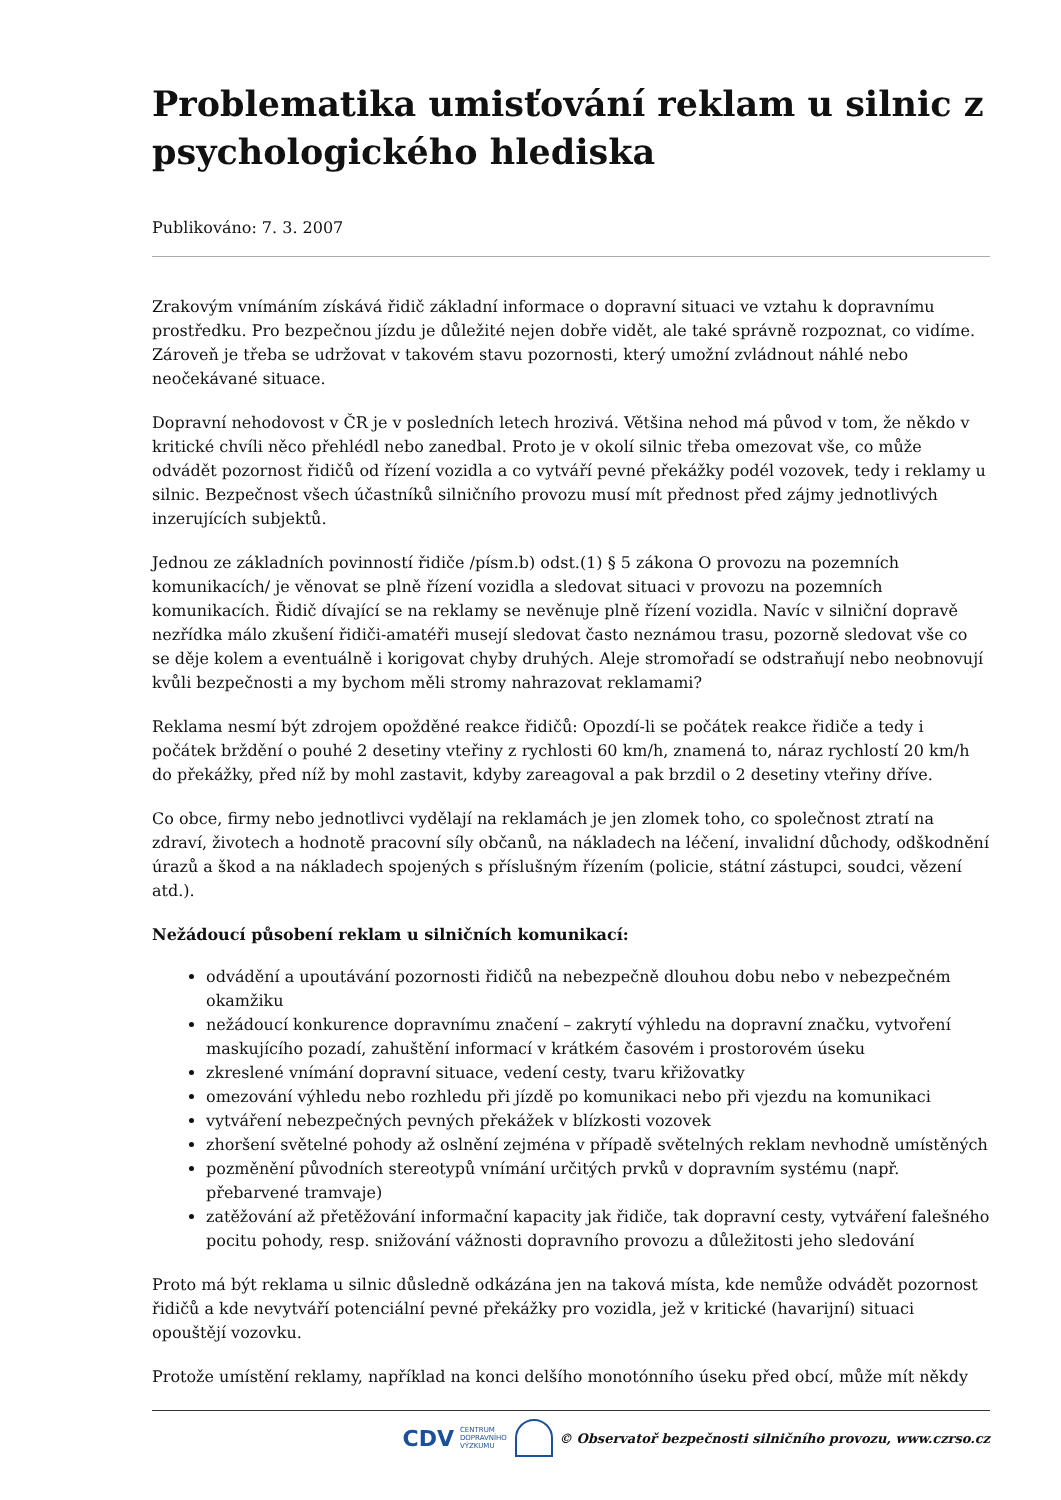Problematika umisťování reklam u silnic z psychologického hlediska
Publikováno: 7. 3. 2007
Zrakovým vnímáním získává řidič základní informace o dopravní situaci ve vztahu k dopravnímu prostředku. Pro bezpečnou jízdu je důležité nejen dobře vidět, ale také správně rozpoznat, co vidíme. Zároveň je třeba se udržovat v takovém stavu pozornosti, který umožní zvládnout náhlé nebo neočekávané situace.
Dopravní nehodovost v ČR je v posledních letech hrozivá. Většina nehod má původ v tom, že někdo v kritické chvíli něco přehlédl nebo zanedbal. Proto je v okolí silnic třeba omezovat vše, co může odvádět pozornost řidičů od řízení vozidla a co vytváří pevné překážky podél vozovek, tedy i reklamy u silnic. Bezpečnost všech účastníků silničního provozu musí mít přednost před zájmy jednotlivých inzerujících subjektů.
Jednou ze základních povinností řidiče /písm.b) odst.(1) § 5 zákona O provozu na pozemních komunikacích/ je věnovat se plně řízení vozidla a sledovat situaci v provozu na pozemních komunikacích. Řidič dívající se na reklamy se nevěnuje plně řízení vozidla. Navíc v silniční dopravě nezřídka málo zkušení řidiči-amatéři musejí sledovat často neznámou trasu, pozorně sledovat vše co se děje kolem a eventuálně i korigovat chyby druhých. Aleje stromořadí se odstraňují nebo neobnovují kvůli bezpečnosti a my bychom měli stromy nahrazovat reklamami?
Reklama nesmí být zdrojem opožděné reakce řidičů: Opozdí-li se počátek reakce řidiče a tedy i počátek brždění o pouhé 2 desetiny vteřiny z rychlosti 60 km/h, znamená to, náraz rychlostí 20 km/h do překážky, před níž by mohl zastavit, kdyby zareagoval a pak brzdil o 2 desetiny vteřiny dříve.
Co obce, firmy nebo jednotlivci vydělají na reklamách je jen zlomek toho, co společnost ztratí na zdraví, životech a hodnotě pracovní síly občanů, na nákladech na léčení, invalidní důchody, odškodnění úrazů a škod a na nákladech spojených s příslušným řízením (policie, státní zástupci, soudci, vězení atd.).
Nežádoucí působení reklam u silničních komunikací:
odvádění a upoutávání pozornosti řidičů na nebezpečně dlouhou dobu nebo v nebezpečném okamžiku
nežádoucí konkurence dopravnímu značení – zakrytí výhledu na dopravní značku, vytvoření maskujícího pozadí, zahuštění informací v krátkém časovém i prostorovém úseku
zkreslené vnímání dopravní situace, vedení cesty, tvaru křižovatky
omezování výhledu nebo rozhledu při jízdě po komunikaci nebo při vjezdu na komunikaci
vytváření nebezpečných pevných překážek v blízkosti vozovek
zhoršení světelné pohody až oslnění zejména v případě světelných reklam nevhodně umístěných
pozměnění původních stereotypů vnímání určitých prvků v dopravním systému (např. přebarvené tramvaje)
zatěžování až přetěžování informační kapacity jak řidiče, tak dopravní cesty, vytváření falešného pocitu pohody, resp. snižování vážnosti dopravního provozu a důležitosti jeho sledování
Proto má být reklama u silnic důsledně odkázána jen na taková místa, kde nemůže odvádět pozornost řidičů a kde nevytváří potenciální pevné překážky pro vozidla, jež v kritické (havarijní) situaci opouštějí vozovku.
Protože umístění reklamy, například na konci delšího monotónního úseku před obcí, může mít někdy
CDV CENTRUM
DOPRAVNÍHO
VÝZKUMU © Observatoř bezpečnosti silničního provozu, www.czrso.cz